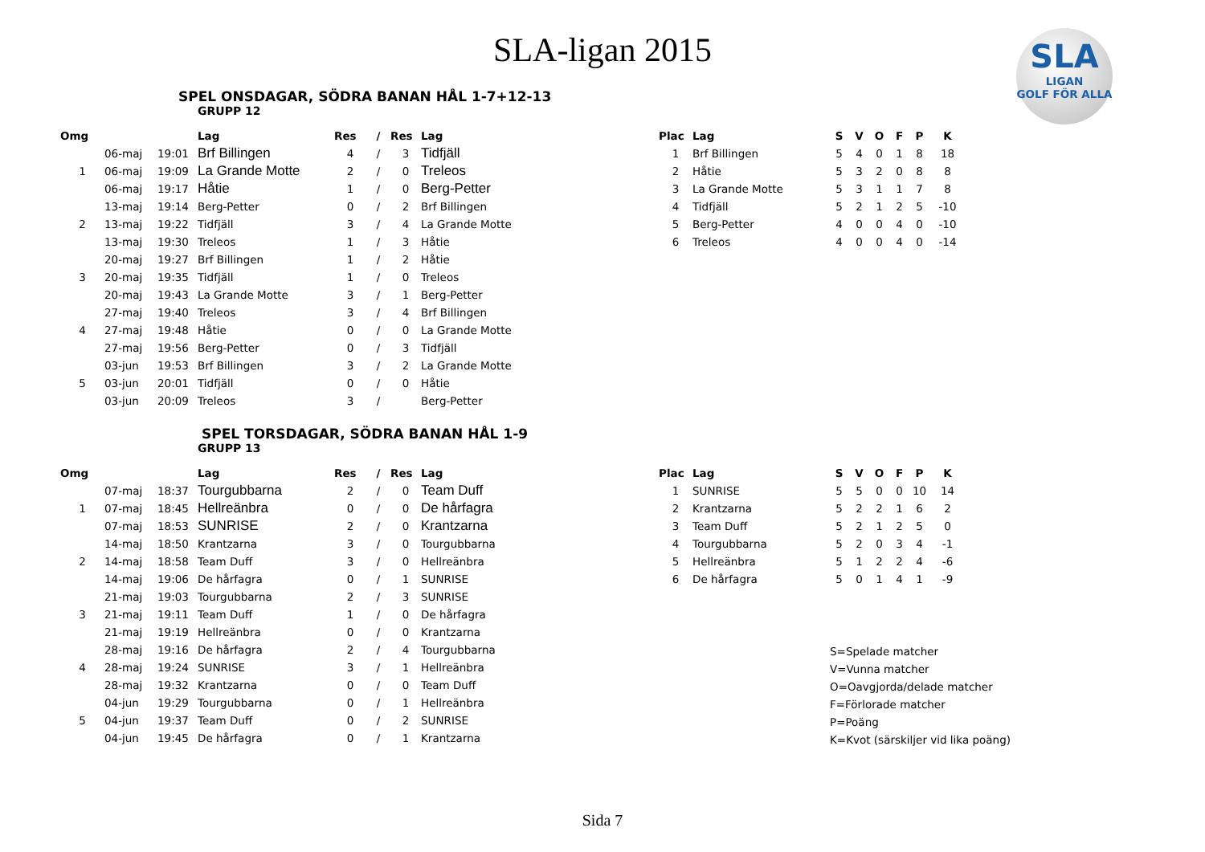SLA-ligan 2015
SLA
LIGAN
GOLF FÖR ALLA
SPEL ONSDAGAR, SÖDRA BANAN HÅL 1-7+12-13
GRUPP 12
| Omg | | | Lag | Res | / | Res | Lag |
| --- | --- | --- | --- | --- | --- | --- | --- |
| | 06-maj | 19:01 | Brf Billingen | 4 | / | 3 | Tidfjäll |
| 1 | 06-maj | 19:09 | La Grande Motte | 2 | / | 0 | Treleos |
| | 06-maj | 19:17 | Håtie | 1 | / | 0 | Berg-Petter |
| | 13-maj | 19:14 | Berg-Petter | 0 | / | 2 | Brf Billingen |
| 2 | 13-maj | 19:22 | Tidfjäll | 3 | / | 4 | La Grande Motte |
| | 13-maj | 19:30 | Treleos | 1 | / | 3 | Håtie |
| | 20-maj | 19:27 | Brf Billingen | 1 | / | 2 | Håtie |
| 3 | 20-maj | 19:35 | Tidfjäll | 1 | / | 0 | Treleos |
| | 20-maj | 19:43 | La Grande Motte | 3 | / | 1 | Berg-Petter |
| | 27-maj | 19:40 | Treleos | 3 | / | 4 | Brf Billingen |
| 4 | 27-maj | 19:48 | Håtie | 0 | / | 0 | La Grande Motte |
| | 27-maj | 19:56 | Berg-Petter | 0 | / | 3 | Tidfjäll |
| | 03-jun | 19:53 | Brf Billingen | 3 | / | 2 | La Grande Motte |
| 5 | 03-jun | 20:01 | Tidfjäll | 0 | / | 0 | Håtie |
| | 03-jun | 20:09 | Treleos | 3 | / | | Berg-Petter |
| Plac | Lag | S | V | O | F | P | K |
| --- | --- | --- | --- | --- | --- | --- | --- |
| 1 | Brf Billingen | 5 | 4 | 0 | 1 | 8 | 18 |
| 2 | Håtie | 5 | 3 | 2 | 0 | 8 | 8 |
| 3 | La Grande Motte | 5 | 3 | 1 | 1 | 7 | 8 |
| 4 | Tidfjäll | 5 | 2 | 1 | 2 | 5 | -10 |
| 5 | Berg-Petter | 4 | 0 | 0 | 4 | 0 | -10 |
| 6 | Treleos | 4 | 0 | 0 | 4 | 0 | -14 |
SPEL TORSDAGAR, SÖDRA BANAN HÅL 1-9
GRUPP 13
| Omg | | | Lag | Res | / | Res | Lag |
| --- | --- | --- | --- | --- | --- | --- | --- |
| | 07-maj | 18:37 | Tourgubbarna | 2 | / | 0 | Team Duff |
| 1 | 07-maj | 18:45 | Hellreänbra | 0 | / | 0 | De hårfagra |
| | 07-maj | 18:53 | SUNRISE | 2 | / | 0 | Krantzarna |
| | 14-maj | 18:50 | Krantzarna | 3 | / | 0 | Tourgubbarna |
| 2 | 14-maj | 18:58 | Team Duff | 3 | / | 0 | Hellreänbra |
| | 14-maj | 19:06 | De hårfagra | 0 | / | 1 | SUNRISE |
| | 21-maj | 19:03 | Tourgubbarna | 2 | / | 3 | SUNRISE |
| 3 | 21-maj | 19:11 | Team Duff | 1 | / | 0 | De hårfagra |
| | 21-maj | 19:19 | Hellreänbra | 0 | / | 0 | Krantzarna |
| | 28-maj | 19:16 | De hårfagra | 2 | / | 4 | Tourgubbarna |
| 4 | 28-maj | 19:24 | SUNRISE | 3 | / | 1 | Hellreänbra |
| | 28-maj | 19:32 | Krantzarna | 0 | / | 0 | Team Duff |
| | 04-jun | 19:29 | Tourgubbarna | 0 | / | 1 | Hellreänbra |
| 5 | 04-jun | 19:37 | Team Duff | 0 | / | 2 | SUNRISE |
| | 04-jun | 19:45 | De hårfagra | 0 | / | 1 | Krantzarna |
| Plac | Lag | S | V | O | F | P | K |
| --- | --- | --- | --- | --- | --- | --- | --- |
| 1 | SUNRISE | 5 | 5 | 0 | 0 | 10 | 14 |
| 2 | Krantzarna | 5 | 2 | 2 | 1 | 6 | 2 |
| 3 | Team Duff | 5 | 2 | 1 | 2 | 5 | 0 |
| 4 | Tourgubbarna | 5 | 2 | 0 | 3 | 4 | -1 |
| 5 | Hellreänbra | 5 | 1 | 2 | 2 | 4 | -6 |
| 6 | De hårfagra | 5 | 0 | 1 | 4 | 1 | -9 |
S=Spelade matcher
V=Vunna matcher
O=Oavgjorda/delade matcher
F=Förlorade matcher
P=Poäng
K=Kvot (särskiljer vid lika poäng)
Sida 7